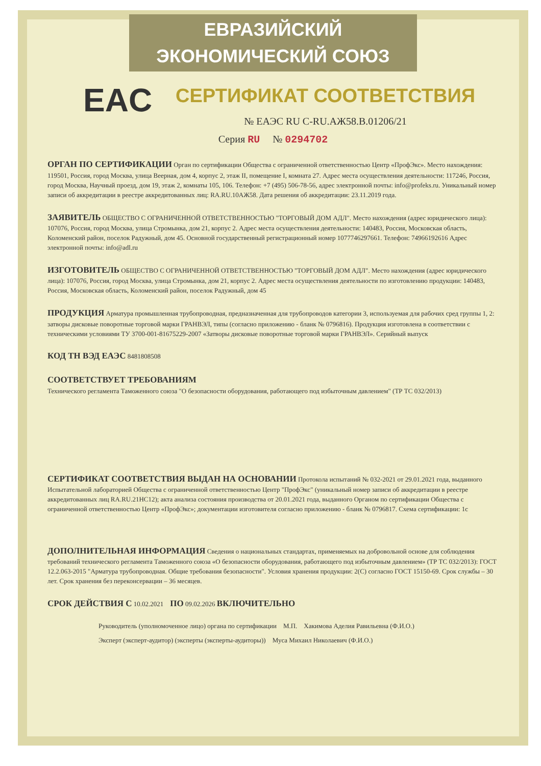ЕВРАЗИЙСКИЙ ЭКОНОМИЧЕСКИЙ СОЮЗ
EAC
СЕРТИФИКАТ СООТВЕТСТВИЯ
№ ЕАЭС RU C-RU.АЖ58.В.01206/21
Серия RU № 0294702
ОРГАН ПО СЕРТИФИКАЦИИ
Орган по сертификации Общества с ограниченной ответственностью Центр «ПрофЭкс». Место нахождения: 119501, Россия, город Москва, улица Веерная, дом 4, корпус 2, этаж II, помещение I, комната 27. Адрес места осуществления деятельности: 117246, Россия, город Москва, Научный проезд, дом 19, этаж 2, комнаты 105, 106. Телефон: +7 (495) 506-78-56, адрес электронной почты: info@profeks.ru. Уникальный номер записи об аккредитации в реестре аккредитованных лиц: RA.RU.10АЖ58. Дата решения об аккредитации: 23.11.2019 года.
ЗАЯВИТЕЛЬ
ОБЩЕСТВО С ОГРАНИЧЕННОЙ ОТВЕТСТВЕННОСТЬЮ "ТОРГОВЫЙ ДОМ АДЛ". Место нахождения (адрес юридического лица): 107076, Россия, город Москва, улица Стромынка, дом 21, корпус 2. Адрес места осуществления деятельности: 140483, Россия, Московская область, Коломенский район, поселок Радужный, дом 45. Основной государственный регистрационный номер 1077746297661. Телефон: 74966192616 Адрес электронной почты: info@adl.ru
ИЗГОТОВИТЕЛЬ
ОБЩЕСТВО С ОГРАНИЧЕННОЙ ОТВЕТСТВЕННОСТЬЮ "ТОРГОВЫЙ ДОМ АДЛ". Место нахождения (адрес юридического лица): 107076, Россия, город Москва, улица Стромынка, дом 21, корпус 2. Адрес места осуществления деятельности по изготовлению продукции: 140483, Россия, Московская область, Коломенский район, поселок Радужный, дом 45
ПРОДУКЦИЯ
Арматура промышленная трубопроводная, предназначенная для трубопроводов категории 3, используемая для рабочих сред группы 1, 2: затворы дисковые поворотные торговой марки ГРАНВЭЛ, типы (согласно приложению - бланк № 0796816). Продукция изготовлена в соответствии с техническими условиями ТУ 3700-001-81675229-2007 «Затворы дисковые поворотные торговой марки ГРАНВЭЛ». Серийный выпуск
КОД ТН ВЭД ЕАЭС
8481808508
СООТВЕТСТВУЕТ ТРЕБОВАНИЯМ
Технического регламента Таможенного союза "О безопасности оборудования, работающего под избыточным давлением" (ТР ТС 032/2013)
СЕРТИФИКАТ СООТВЕТСТВИЯ ВЫДАН НА ОСНОВАНИИ
Протокола испытаний № 032-2021 от 29.01.2021 года, выданного Испытательной лабораторией Общества с ограниченной ответственностью Центр "ПрофЭкс" (уникальный номер записи об аккредитации в реестре аккредитованных лиц RA.RU.21НС12); акта анализа состояния производства от 20.01.2021 года, выданного Органом по сертификации Общества с ограниченной ответственностью Центр «ПрофЭкс»; документации изготовителя согласно приложению - бланк № 0796817. Схема сертификации: 1с
ДОПОЛНИТЕЛЬНАЯ ИНФОРМАЦИЯ
Сведения о национальных стандартах, применяемых на добровольной основе для соблюдения требований технического регламента Таможенного союза «О безопасности оборудования, работающего под избыточным давлением» (ТР ТС 032/2013): ГОСТ 12.2.063-2015 "Арматура трубопроводная. Общие требования безопасности". Условия хранения продукции: 2(С) согласно ГОСТ 15150-69. Срок службы – 30 лет. Срок хранения без переконсервации – 36 месяцев.
СРОК ДЕЙСТВИЯ С
10.02.2021
ПО
09.02.2026
ВКЛЮЧИТЕЛЬНО
Руководитель (уполномоченное лицо) органа по сертификации М.П. Хакимова Аделия Равильевна (Ф.И.О.)
Эксперт (эксперт-аудитор) (эксперты (эксперты-аудиторы)) Муса Михаил Николаевич (Ф.И.О.)